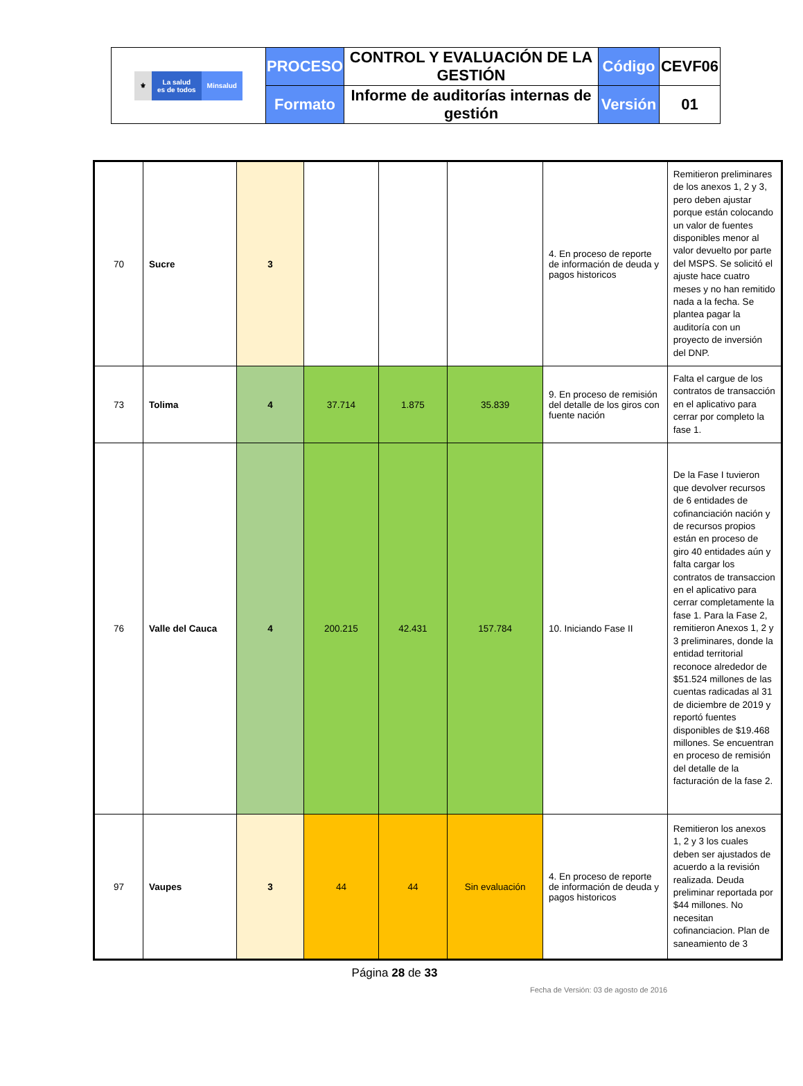| ⚜ La salud es de todos Minsalud | PROCESO | CONTROL Y EVALUACIÓN DE LA GESTIÓN | Código | CEVF06 |
| | Formato | Informe de auditorías internas de gestión | Versión | 01 |
| 70 | Sucre | 3 | | | | 4. En proceso de reporte de información de deuda y pagos historicos | Remitieron preliminares de los anexos 1, 2 y 3, pero deben ajustar porque están colocando un valor de fuentes disponibles menor al valor devuelto por parte del MSPS. Se solicitó el ajuste hace cuatro meses y no han remitido nada a la fecha. Se plantea pagar la auditoría con un proyecto de inversión del DNP. |
| 73 | Tolima | 4 | 37.714 | 1.875 | 35.839 | 9. En proceso de remisión del detalle de los giros con fuente nación | Falta el cargue de los contratos de transacción en el aplicativo para cerrar por completo la fase 1. |
| 76 | Valle del Cauca | 4 | 200.215 | 42.431 | 157.784 | 10. Iniciando Fase II | De la Fase I tuvieron que devolver recursos de 6 entidades de cofinanciación nación y de recursos propios están en proceso de giro 40 entidades aún y falta cargar los contratos de transaccion en el aplicativo para cerrar completamente la fase 1. Para la Fase 2, remitieron Anexos 1, 2 y 3 preliminares, donde la entidad territorial reconoce alrededor de $51.524 millones de las cuentas radicadas al 31 de diciembre de 2019 y reportó fuentes disponibles de $19.468 millones. Se encuentran en proceso de remisión del detalle de la facturación de la fase 2. |
| 97 | Vaupes | 3 | 44 | 44 | Sin evaluación | 4. En proceso de reporte de información de deuda y pagos historicos | Remitieron los anexos 1, 2 y 3 los cuales deben ser ajustados de acuerdo a la revisión realizada. Deuda preliminar reportada por $44 millones. No necesitan cofinanciacion. Plan de saneamiento de 3 |
Página 28 de 33
Fecha de Versión: 03 de agosto de 2016